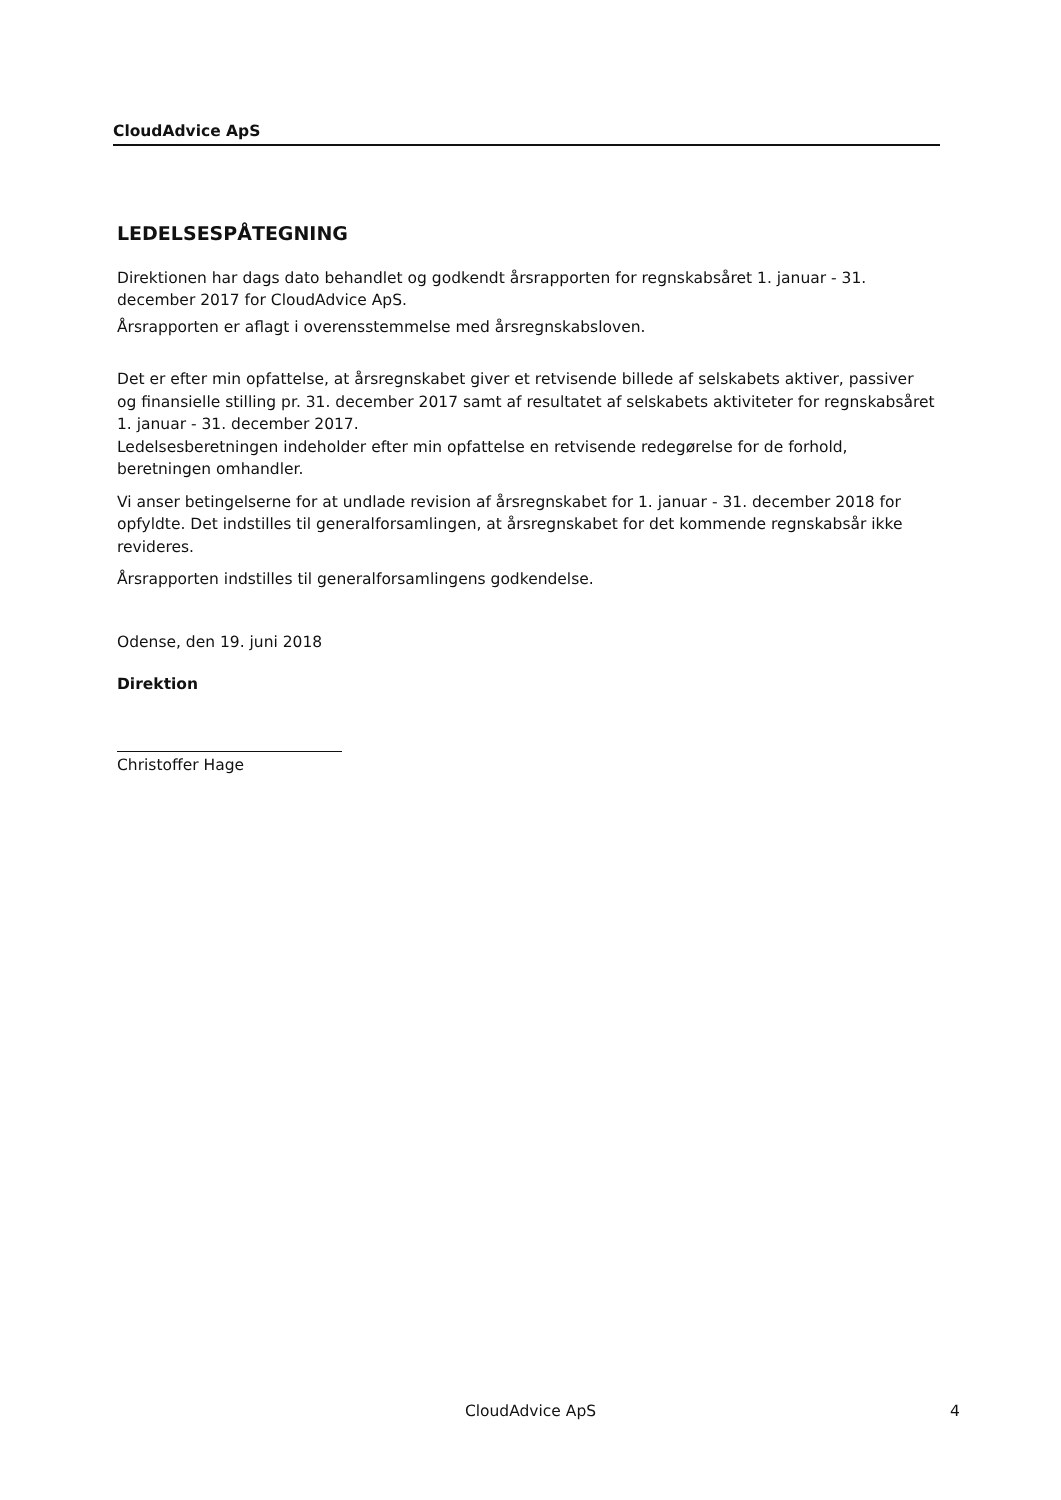CloudAdvice ApS
LEDELSESPÅTEGNING
Direktionen har dags dato behandlet og godkendt årsrapporten for regnskabsåret 1. januar - 31. december 2017 for CloudAdvice ApS.
Årsrapporten er aflagt i overensstemmelse med årsregnskabsloven.
Det er efter min opfattelse, at årsregnskabet giver et retvisende billede af selskabets aktiver, passiver og finansielle stilling pr. 31. december 2017 samt af resultatet af selskabets aktiviteter for regnskabsåret 1. januar - 31. december 2017.
Ledelsesberetningen indeholder efter min opfattelse en retvisende redegørelse for de forhold, beretningen omhandler.
Vi anser betingelserne for at undlade revision af årsregnskabet for 1. januar - 31. december 2018 for opfyldte. Det indstilles til generalforsamlingen, at årsregnskabet for det kommende regnskabsår ikke revideres.
Årsrapporten indstilles til generalforsamlingens godkendelse.
Odense, den 19. juni 2018
Direktion
Christoffer Hage
CloudAdvice ApS 4